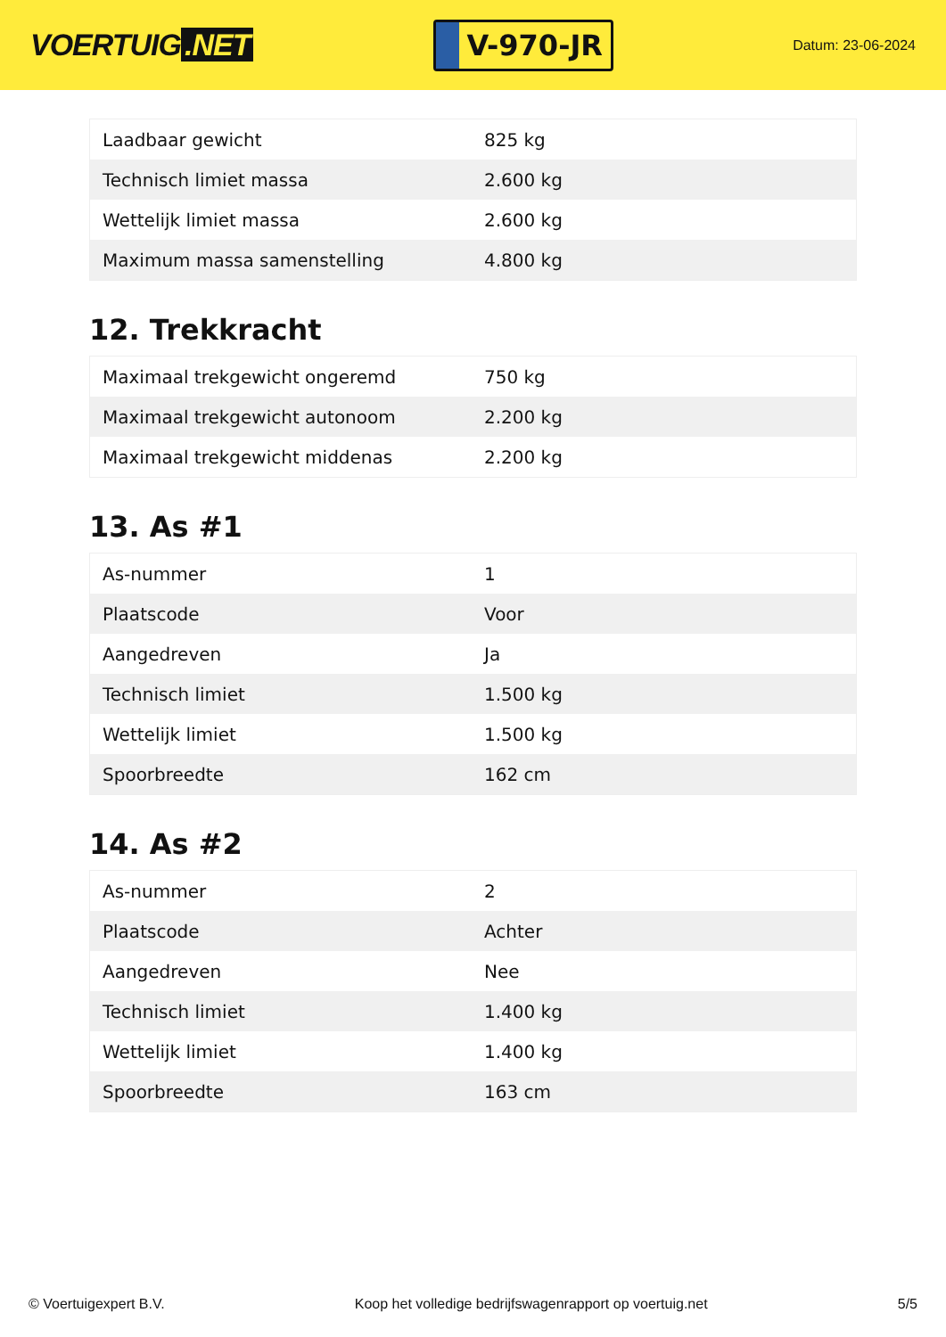VOERTUIG.NET
V-970-JR
Datum: 23-06-2024
| Laadbaar gewicht | 825 kg |
| Technisch limiet massa | 2.600 kg |
| Wettelijk limiet massa | 2.600 kg |
| Maximum massa samenstelling | 4.800 kg |
12. Trekkracht
| Maximaal trekgewicht ongeremd | 750 kg |
| Maximaal trekgewicht autonoom | 2.200 kg |
| Maximaal trekgewicht middenas | 2.200 kg |
13. As #1
| As-nummer | 1 |
| Plaatscode | Voor |
| Aangedreven | Ja |
| Technisch limiet | 1.500 kg |
| Wettelijk limiet | 1.500 kg |
| Spoorbreedte | 162 cm |
14. As #2
| As-nummer | 2 |
| Plaatscode | Achter |
| Aangedreven | Nee |
| Technisch limiet | 1.400 kg |
| Wettelijk limiet | 1.400 kg |
| Spoorbreedte | 163 cm |
© Voertuigexpert B.V. Koop het volledige bedrijfswagenrapport op voertuig.net 5/5